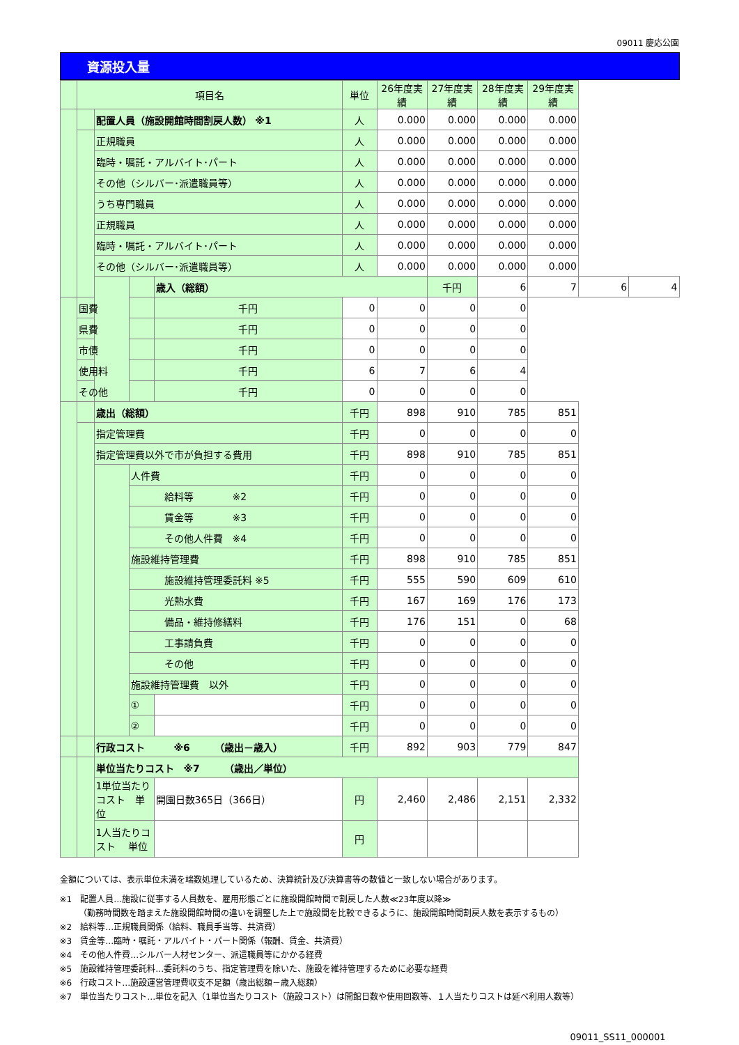09011 慶応公園
資源投入量
| | 項目名 | | | | 単位 | 26年度実績 | 27年度実績 | 28年度実績 | 29年度実績 | | |
| --- | --- | --- | --- | --- | --- | --- | --- | --- | --- | --- | --- |
| | | 配置人員（施設開館時間割戻人数） ※1 | | | 人 | 0.000 | 0.000 | 0.000 | 0.000 | | |
| | | 正規職員 | | | 人 | 0.000 | 0.000 | 0.000 | 0.000 | | |
| | | 臨時・嘱託・アルバイト･パート | | | 人 | 0.000 | 0.000 | 0.000 | 0.000 | | |
| | | その他（シルバー･派遣職員等） | | | 人 | 0.000 | 0.000 | 0.000 | 0.000 | | |
| | | うち専門職員 | | | 人 | 0.000 | 0.000 | 0.000 | 0.000 | | |
| | | 正規職員 | | | 人 | 0.000 | 0.000 | 0.000 | 0.000 | | |
| | | 臨時・嘱託・アルバイト･パート | | | 人 | 0.000 | 0.000 | 0.000 | 0.000 | | |
| | | その他（シルバー･派遣職員等） | | | 人 | 0.000 | 0.000 | 0.000 | 0.000 | | |
| | | | | 歳入（総額） | | | 千円 | 6 | 7 | 6 | 4 |
| | 国費 | | | 千円 | 0 | 0 | 0 | 0 | | | |
| | 県費 | | | 千円 | 0 | 0 | 0 | 0 | | | |
| | 市債 | | | 千円 | 0 | 0 | 0 | 0 | | | |
| | 使用料 | | | 千円 | 6 | 7 | 6 | 4 | | | |
| | その他 | | | 千円 | 0 | 0 | 0 | 0 | | | |
| | | 歳出（総額） | | | 千円 | 898 | 910 | 785 | 851 | | |
| | | 指定管理費 | | | 千円 | 0 | 0 | 0 | 0 | | |
| | | 指定管理費以外で市が負担する費用 | | | 千円 | 898 | 910 | 785 | 851 | | |
| | | | 人件費 | | 千円 | 0 | 0 | 0 | 0 | | |
| | | | 給料等 ※2 | | 千円 | 0 | 0 | 0 | 0 | | |
| | | | 賃金等 ※3 | | 千円 | 0 | 0 | 0 | 0 | | |
| | | | その他人件費 ※4 | | 千円 | 0 | 0 | 0 | 0 | | |
| | | | 施設維持管理費 | | 千円 | 898 | 910 | 785 | 851 | | |
| | | | 施設維持管理委託料 ※5 | | 千円 | 555 | 590 | 609 | 610 | | |
| | | | 光熱水費 | | 千円 | 167 | 169 | 176 | 173 | | |
| | | | 備品・維持修繕料 | | 千円 | 176 | 151 | 0 | 68 | | |
| | | | 工事請負費 | | 千円 | 0 | 0 | 0 | 0 | | |
| | | | その他 | | 千円 | 0 | 0 | 0 | 0 | | |
| | | | 施設維持管理費 以外 | | 千円 | 0 | 0 | 0 | 0 | | |
| | | | ① | | 千円 | 0 | 0 | 0 | 0 | | |
| | | | ② | | 千円 | 0 | 0 | 0 | 0 | | |
| | | 行政コスト ※6 （歳出－歳入） | | | 千円 | 892 | 903 | 779 | 847 | | |
| | | 単位当たりコスト ※7 （歳出／単位） | | | | | | | | | |
| | | 1単位当たりコスト 単位 | | 開園日数365日（366日） | 円 | 2,460 | 2,486 | 2,151 | 2,332 | | |
| | | 1人当たりコスト 単位 | | | 円 | | | | | | |
金額については、表示単位未満を端数処理しているため、決算統計及び決算書等の数値と一致しない場合があります。
※1　配置人員…施設に従事する人員数を、雇用形態ごとに施設開館時間で割戻した人数≪23年度以降≫
　　 （勤務時間数を踏まえた施設開館時間の違いを調整した上で施設間を比較できるように、施設開館時間割戻人数を表示するもの）
※2　給料等…正規職員関係（給料、職員手当等、共済費）
※3　賃金等…臨時・嘱託・アルバイト・パート関係（報酬、賃金、共済費）
※4　その他人件費…シルバー人材センター、派遣職員等にかかる経費
※5　施設維持管理委託料…委託料のうち、指定管理費を除いた、施設を維持管理するために必要な経費
※6　行政コスト…施設運営管理費収支不足額（歳出総額－歳入総額）
※7　単位当たりコスト…単位を記入（1単位当たりコスト（施設コスト）は開館日数や使用回数等、１人当たりコストは延べ利用人数等）
09011_SS11_000001